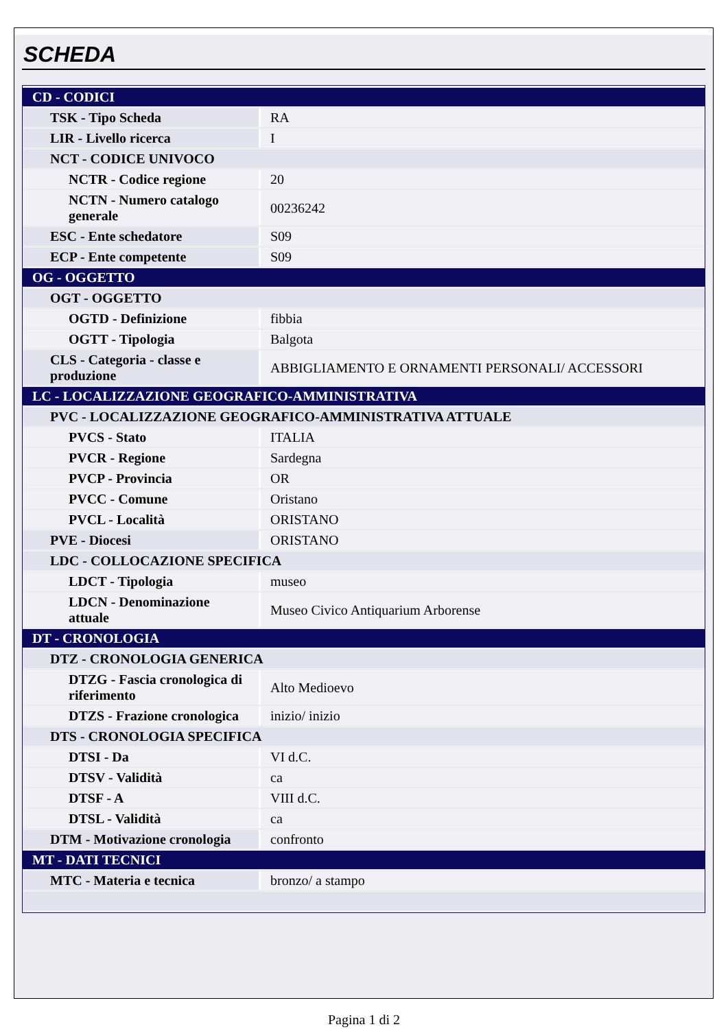SCHEDA
| CD - CODICI | |
| TSK - Tipo Scheda | RA |
| LIR - Livello ricerca | I |
| NCT - CODICE UNIVOCO | |
| NCTR - Codice regione | 20 |
| NCTN - Numero catalogo generale | 00236242 |
| ESC - Ente schedatore | S09 |
| ECP - Ente competente | S09 |
| OG - OGGETTO | |
| OGT - OGGETTO | |
| OGTD - Definizione | fibbia |
| OGTT - Tipologia | Balgota |
| CLS - Categoria - classe e produzione | ABBIGLIAMENTO E ORNAMENTI PERSONALI/ ACCESSORI |
| LC - LOCALIZZAZIONE GEOGRAFICO-AMMINISTRATIVA | |
| PVC - LOCALIZZAZIONE GEOGRAFICO-AMMINISTRATIVA ATTUALE | |
| PVCS - Stato | ITALIA |
| PVCR - Regione | Sardegna |
| PVCP - Provincia | OR |
| PVCC - Comune | Oristano |
| PVCL - Località | ORISTANO |
| PVE - Diocesi | ORISTANO |
| LDC - COLLOCAZIONE SPECIFICA | |
| LDCT - Tipologia | museo |
| LDCN - Denominazione attuale | Museo Civico Antiquarium Arborense |
| DT - CRONOLOGIA | |
| DTZ - CRONOLOGIA GENERICA | |
| DTZG - Fascia cronologica di riferimento | Alto Medioevo |
| DTZS - Frazione cronologica | inizio/ inizio |
| DTS - CRONOLOGIA SPECIFICA | |
| DTSI - Da | VI d.C. |
| DTSV - Validità | ca |
| DTSF - A | VIII d.C. |
| DTSL - Validità | ca |
| DTM - Motivazione cronologia | confronto |
| MT - DATI TECNICI | |
| MTC - Materia e tecnica | bronzo/ a stampo |
Pagina 1 di 2